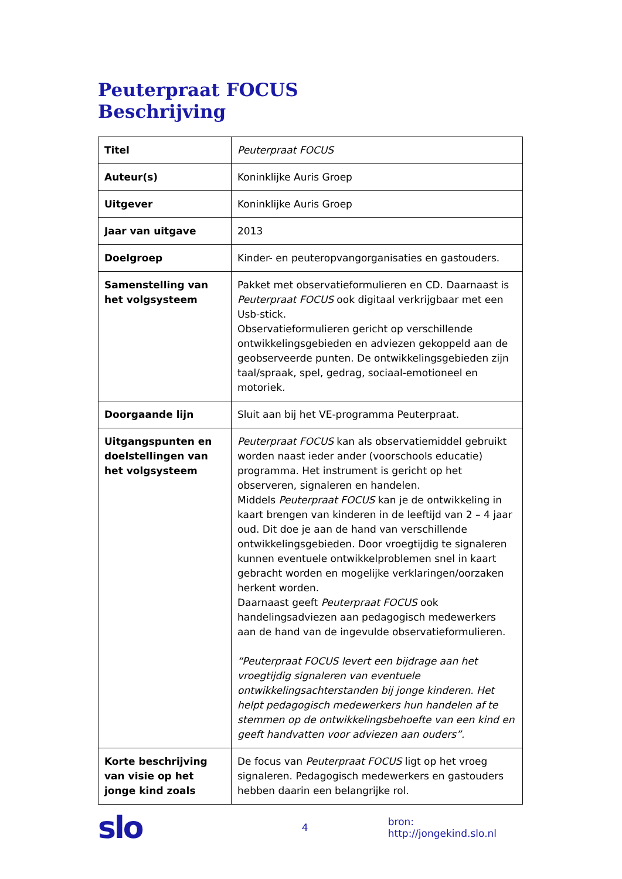Peuterpraat FOCUS
Beschrijving
| Titel | Peuterpraat FOCUS |
| Auteur(s) | Koninklijke Auris Groep |
| Uitgever | Koninklijke Auris Groep |
| Jaar van uitgave | 2013 |
| Doelgroep | Kinder- en peuteropvangorganisaties en gastouders. |
| Samenstelling van het volgsysteem | Pakket met observatieformulieren en CD. Daarnaast is Peuterpraat FOCUS ook digitaal verkrijgbaar met een Usb-stick. Observatieformulieren gericht op verschillende ontwikkelingsgebieden en adviezen gekoppeld aan de geobserveerde punten. De ontwikkelingsgebieden zijn taal/spraak, spel, gedrag, sociaal-emotioneel en motoriek. |
| Doorgaande lijn | Sluit aan bij het VE-programma Peuterpraat. |
| Uitgangspunten en doelstellingen van het volgsysteem | Peuterpraat FOCUS kan als observatiemiddel gebruikt worden naast ieder ander (voorschools educatie) programma. Het instrument is gericht op het observeren, signaleren en handelen. Middels Peuterpraat FOCUS kan je de ontwikkeling in kaart brengen van kinderen in de leeftijd van 2 – 4 jaar oud. Dit doe je aan de hand van verschillende ontwikkelingsgebieden. Door vroegtijdig te signaleren kunnen eventuele ontwikkelproblemen snel in kaart gebracht worden en mogelijke verklaringen/oorzaken herkent worden. Daarnaast geeft Peuterpraat FOCUS ook handelingsadviezen aan pedagogisch medewerkers aan de hand van de ingevulde observatieformulieren. “Peuterpraat FOCUS levert een bijdrage aan het vroegtijdig signaleren van eventuele ontwikkelingsachterstanden bij jonge kinderen. Het helpt pedagogisch medewerkers hun handelen af te stemmen op de ontwikkelingsbehoefte van een kind en geeft handvatten voor adviezen aan ouders”. |
| Korte beschrijving van visie op het jonge kind zoals | De focus van Peuterpraat FOCUS ligt op het vroeg signaleren. Pedagogisch medewerkers en gastouders hebben daarin een belangrijke rol. |
slo
4 bron: http://jongekind.slo.nl